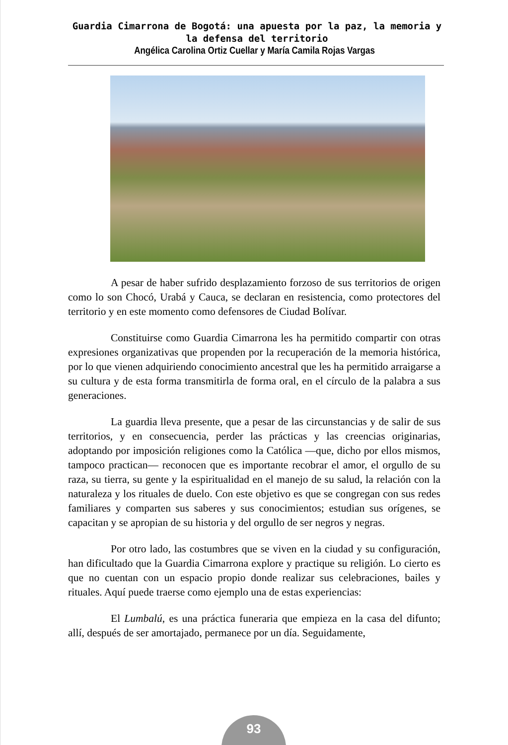Guardia Cimarrona de Bogotá: una apuesta por la paz, la memoria y la defensa del territorio
Angélica Carolina Ortiz Cuellar y María Camila Rojas Vargas
A pesar de haber sufrido desplazamiento forzoso de sus territorios de origen como lo son Chocó, Urabá y Cauca, se declaran en resistencia, como protectores del territorio y en este momento como defensores de Ciudad Bolívar.
Constituirse como Guardia Cimarrona les ha permitido compartir con otras expresiones organizativas que propenden por la recuperación de la memoria histórica, por lo que vienen adquiriendo conocimiento ancestral que les ha permitido arraigarse a su cultura y de esta forma transmitirla de forma oral, en el círculo de la palabra a sus generaciones.
La guardia lleva presente, que a pesar de las circunstancias y de salir de sus territorios, y en consecuencia, perder las prácticas y las creencias originarias, adoptando por imposición religiones como la Católica —que, dicho por ellos mismos, tampoco practican— reconocen que es importante recobrar el amor, el orgullo de su raza, su tierra, su gente y la espiritualidad en el manejo de su salud, la relación con la naturaleza y los rituales de duelo. Con este objetivo es que se congregan con sus redes familiares y comparten sus saberes y sus conocimientos; estudian sus orígenes, se capacitan y se apropian de su historia y del orgullo de ser negros y negras.
Por otro lado, las costumbres que se viven en la ciudad y su configuración, han dificultado que la Guardia Cimarrona explore y practique su religión. Lo cierto es que no cuentan con un espacio propio donde realizar sus celebraciones, bailes y rituales. Aquí puede traerse como ejemplo una de estas experiencias:
El Lumbalú, es una práctica funeraria que empieza en la casa del difunto; allí, después de ser amortajado, permanece por un día. Seguidamente,
93